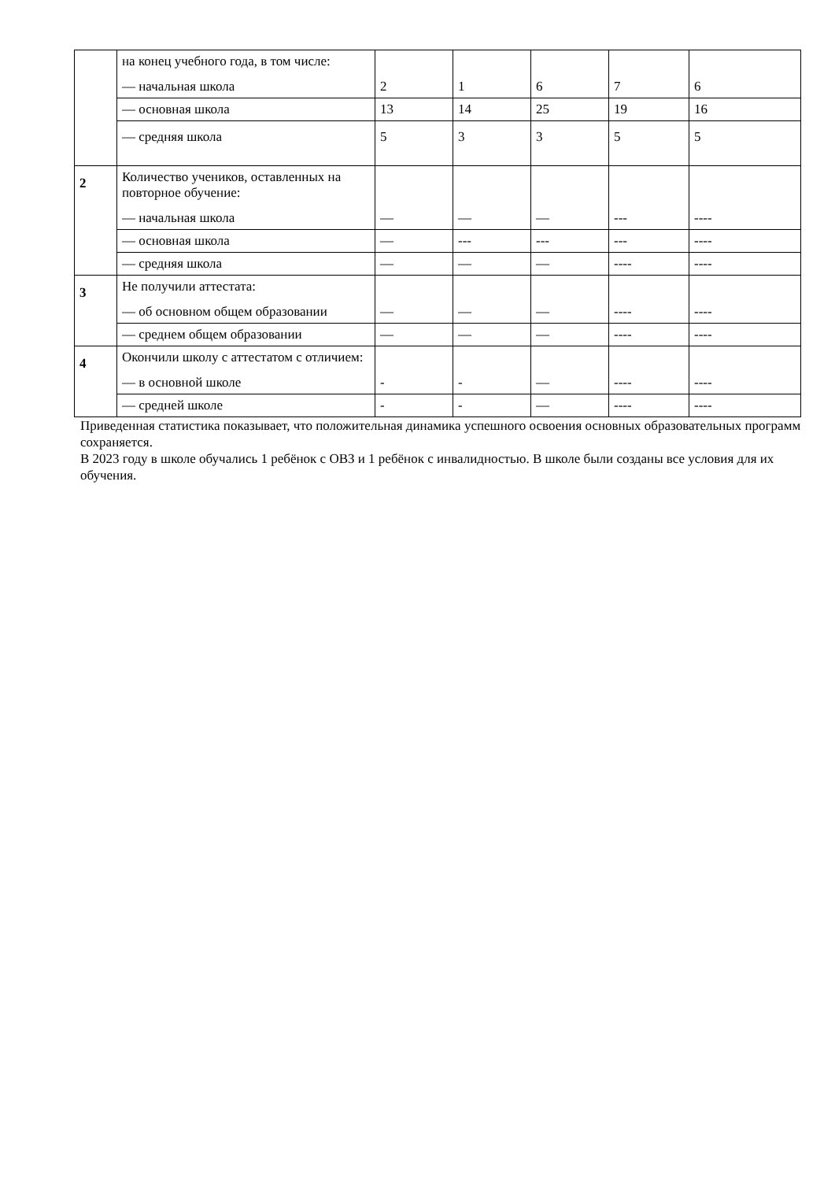| | на конец учебного года, в том числе: — начальная школа | 2 | 1 | 6 | 7 | 6 |
| | — основная школа | 13 | 14 | 25 | 19 | 16 |
| | — средняя школа | 5 | 3 | 3 | 5 | 5 |
| 2 | Количество учеников, оставленных на повторное обучение: — начальная школа | — | — | — | --- | ---- |
| | — основная школа | — | --- | --- | --- | ---- |
| | — средняя школа | — | — | — | ---- | ---- |
| 3 | Не получили аттестата: — об основном общем образовании | — | — | — | ---- | ---- |
| | — среднем общем образовании | — | — | — | ---- | ---- |
| 4 | Окончили школу с аттестатом с отличием: — в основной школе | - | - | — | ---- | ---- |
| | — средней школе | - | - | — | ---- | ---- |
Приведенная статистика показывает, что положительная динамика успешного освоения основных образовательных программ сохраняется.
В 2023 году в школе обучались 1 ребёнок с ОВЗ и 1 ребёнок с инвалидностью. В школе были созданы все условия для их обучения.